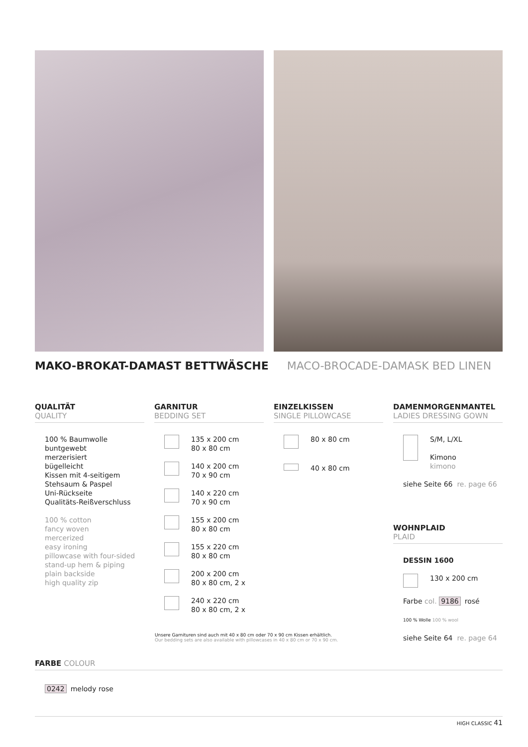MAKO-BROKAT-DAMAST BETTWÄSCHE MACO-BROCADE-DAMASK BED LINEN
QUALITÄT
QUALITY
100 % Baumwolle
buntgewebt
merzerisiert
bügelleicht
Kissen mit 4-seitigem
Stehsaum & Paspel
Uni-Rückseite
Qualitäts-Reißverschluss
100 % cotton
fancy woven
mercerized
easy ironing
pillowcase with four-sided
stand-up hem & piping
plain backside
high quality zip
GARNITUR
BEDDING SET
135 x 200 cm
80 x 80 cm
140 x 200 cm
70 x 90 cm
140 x 220 cm
70 x 90 cm
155 x 200 cm
80 x 80 cm
155 x 220 cm
80 x 80 cm
200 x 200 cm
80 x 80 cm, 2 x
240 x 220 cm
80 x 80 cm, 2 x
EINZELKISSEN
SINGLE PILLOWCASE
80 x 80 cm
40 x 80 cm
DAMENMORGENMANTEL
LADIES DRESSING GOWN
S/M, L/XL
Kimono
kimono
siehe Seite 66 re. page 66
WOHNPLAID
PLAID
DESSIN 1600
130 x 200 cm
Farbe col. 9186 rosé
100 % Wolle 100 % wool
siehe Seite 64 re. page 64
Unsere Garnituren sind auch mit 40 x 80 cm oder 70 x 90 cm Kissen erhältlich.
Our bedding sets are also available with pillowcases in 40 x 80 cm or 70 x 90 cm.
FARBE COLOUR
0242 melody rose
HIGH CLASSIC 41